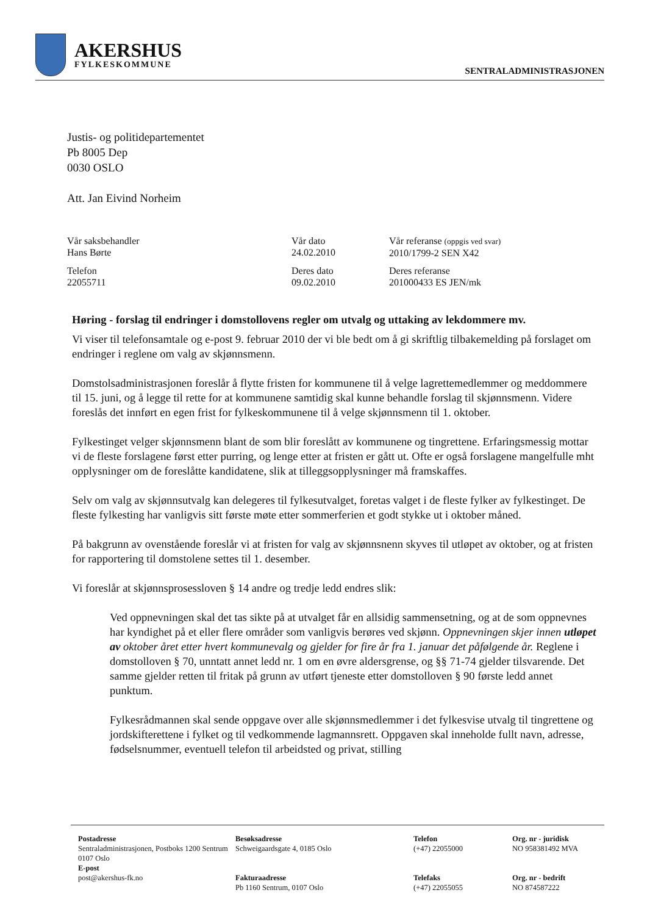AKERSHUS
FYLKESKOMMUNE
SENTRALADMINISTRASJONEN
Justis- og politidepartementet
Pb 8005 Dep
0030 OSLO
Att. Jan Eivind Norheim
Vår saksbehandler
Hans Børte
Vår dato
24.02.2010
Vår referanse (oppgis ved svar)
2010/1799-2 SEN X42
Telefon
22055711
Deres dato
09.02.2010
Deres referanse
201000433 ES JEN/mk
Høring - forslag til endringer i domstollovens regler om utvalg og uttaking av lekdommere mv.
Vi viser til telefonsamtale og e-post 9. februar 2010 der vi ble bedt om å gi skriftlig tilbakemelding på forslaget om endringer i reglene om valg av skjønnsmenn.
Domstolsadministrasjonen foreslår å flytte fristen for kommunene til å velge lagrettemedlemmer og meddommere til 15. juni, og å legge til rette for at kommunene samtidig skal kunne behandle forslag til skjønnsmenn. Videre foreslås det innført en egen frist for fylkeskommunene til å velge skjønnsmenn til 1. oktober.
Fylkestinget velger skjønnsmenn blant de som blir foreslått av kommunene og tingrettene. Erfaringsmessig mottar vi de fleste forslagene først etter purring, og lenge etter at fristen er gått ut. Ofte er også forslagene mangelfulle mht opplysninger om de foreslåtte kandidatene, slik at tilleggsopplysninger må framskaffes.
Selv om valg av skjønnsutvalg kan delegeres til fylkesutvalget, foretas valget i de fleste fylker av fylkestinget. De fleste fylkesting har vanligvis sitt første møte etter sommerferien et godt stykke ut i oktober måned.
På bakgrunn av ovenstående foreslår vi at fristen for valg av skjønnsnenn skyves til utløpet av oktober, og at fristen for rapportering til domstolene settes til 1. desember.
Vi foreslår at skjønnsprosessloven § 14 andre og tredje ledd endres slik:
Ved oppnevningen skal det tas sikte på at utvalget får en allsidig sammensetning, og at de som oppnevnes har kyndighet på et eller flere områder som vanligvis berøres ved skjønn. Oppnevningen skjer innen utløpet av oktober året etter hvert kommunevalg og gjelder for fire år fra 1. januar det påfølgende år. Reglene i domstolloven § 70, unntatt annet ledd nr. 1 om en øvre aldersgrense, og §§ 71-74 gjelder tilsvarende. Det samme gjelder retten til fritak på grunn av utført tjeneste etter domstolloven § 90 første ledd annet punktum.
Fylkesrådmannen skal sende oppgave over alle skjønnsmedlemmer i det fylkesvise utvalg til tingrettene og jordskifterettene i fylket og til vedkommende lagmannsrett. Oppgaven skal inneholde fullt navn, adresse, fødselsnummer, eventuell telefon til arbeidsted og privat, stilling
Postadresse
Sentraladministrasjonen, Postboks 1200 Sentrum
0107 Oslo
E-post
post@akershus-fk.no
Besøksadresse
Schweigaardsgate 4, 0185 Oslo
Fakturaadresse
Pb 1160 Sentrum, 0107 Oslo
Telefon
(+47) 22055000
Telefaks
(+47) 22055055
Org. nr - juridisk
NO 958381492 MVA
Org. nr - bedrift
NO 874587222